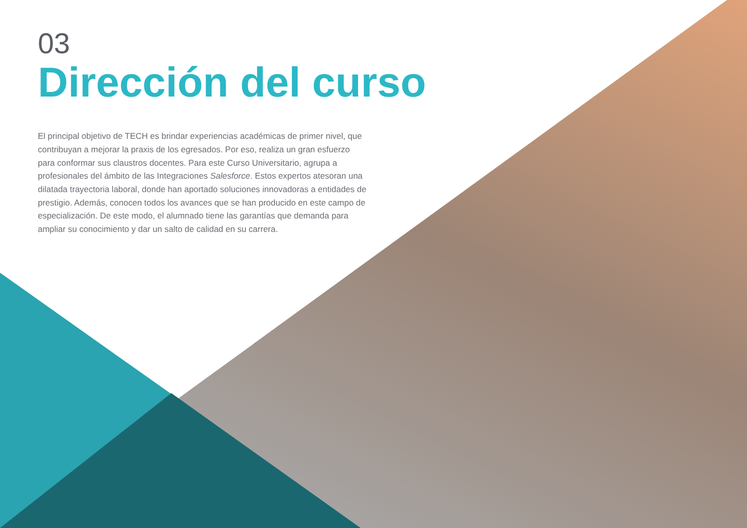03
Dirección del curso
El principal objetivo de TECH es brindar experiencias académicas de primer nivel, que contribuyan a mejorar la praxis de los egresados. Por eso, realiza un gran esfuerzo para conformar sus claustros docentes. Para este Curso Universitario, agrupa a profesionales del ámbito de las Integraciones Salesforce. Estos expertos atesoran una dilatada trayectoria laboral, donde han aportado soluciones innovadoras a entidades de prestigio. Además, conocen todos los avances que se han producido en este campo de especialización. De este modo, el alumnado tiene las garantías que demanda para ampliar su conocimiento y dar un salto de calidad en su carrera.